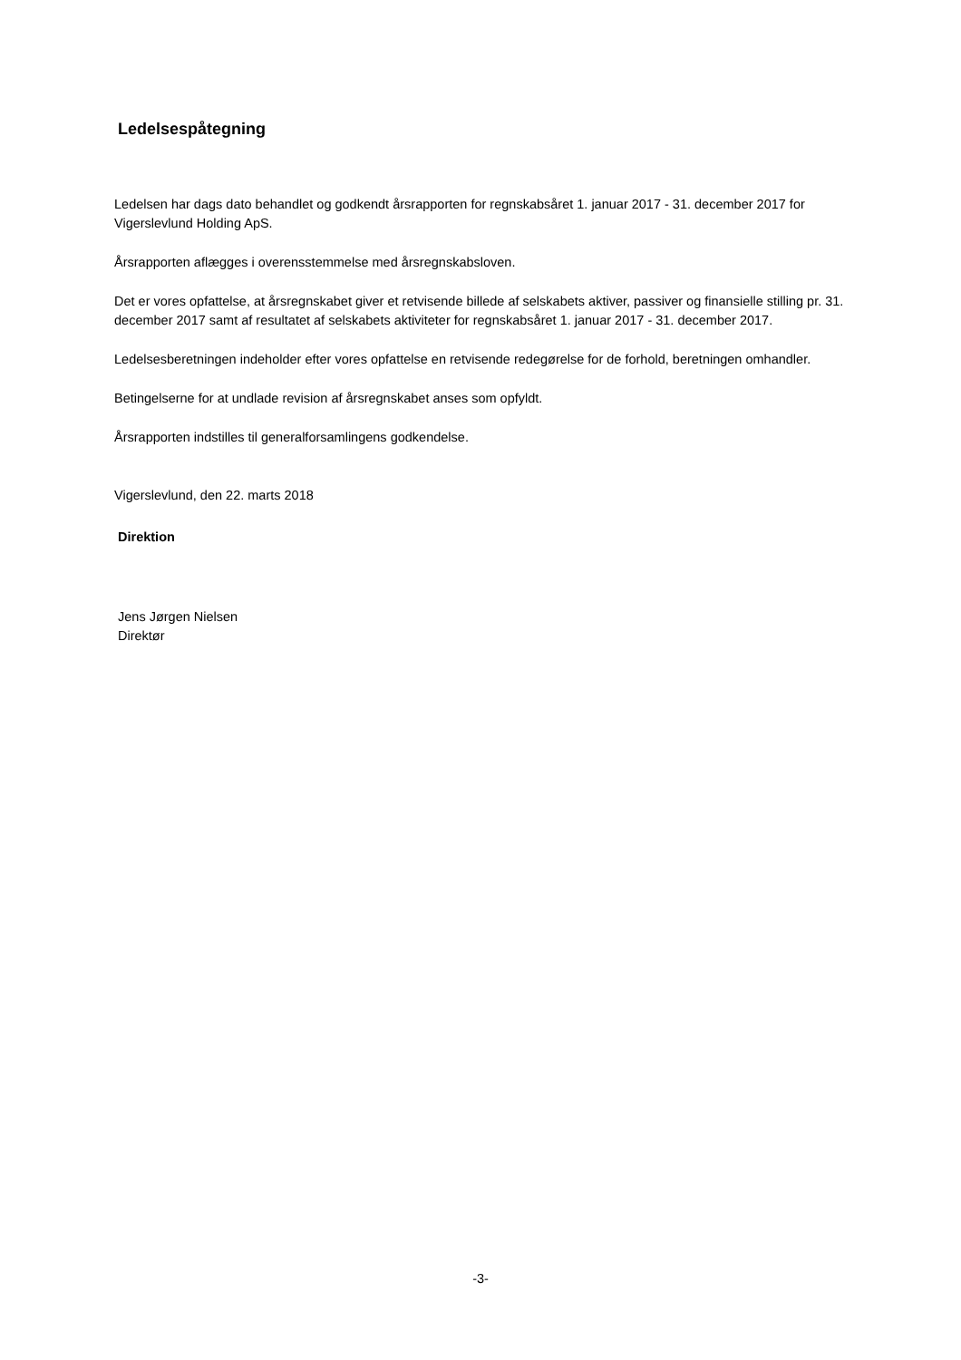Ledelsespåtegning
Ledelsen har dags dato behandlet og godkendt årsrapporten for regnskabsåret 1. januar 2017 - 31. december 2017 for Vigerslevlund Holding ApS.
Årsrapporten aflægges i overensstemmelse med årsregnskabsloven.
Det er vores opfattelse, at årsregnskabet giver et retvisende billede af selskabets aktiver, passiver og finansielle stilling pr. 31. december 2017 samt af resultatet af selskabets aktiviteter for regnskabsåret 1. januar 2017 - 31. december 2017.
Ledelsesberetningen indeholder efter vores opfattelse en retvisende redegørelse for de forhold, beretningen omhandler.
Betingelserne for at undlade revision af årsregnskabet anses som opfyldt.
Årsrapporten indstilles til generalforsamlingens godkendelse.
Vigerslevlund, den 22. marts 2018
Direktion
Jens Jørgen Nielsen
Direktør
-3-